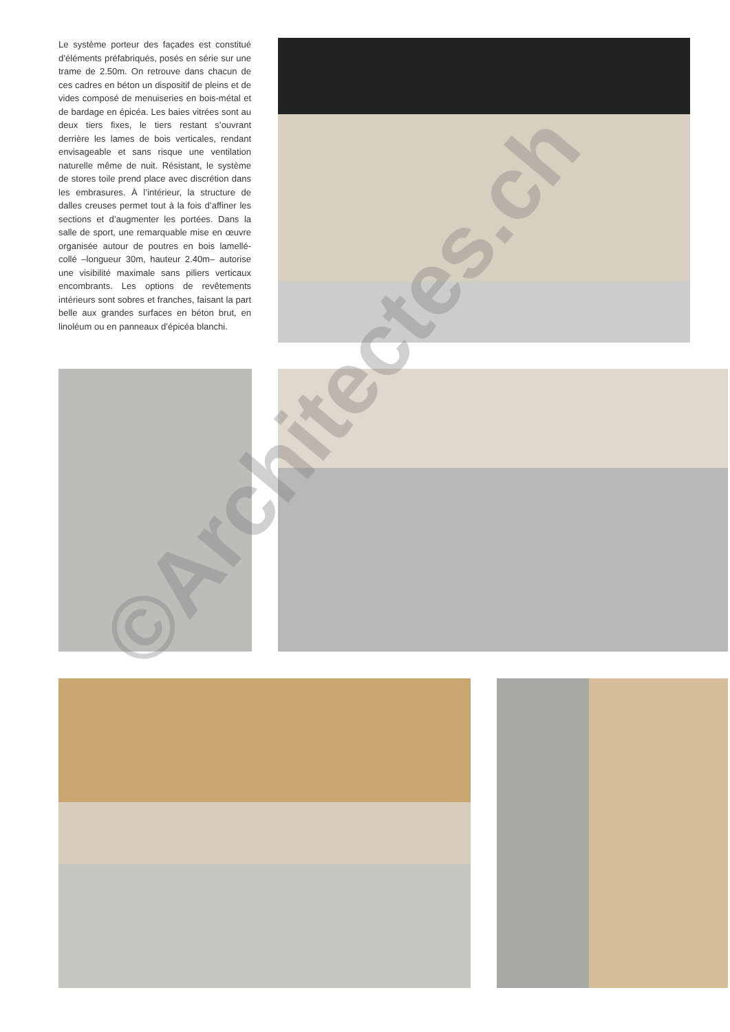Le système porteur des façades est constitué d’éléments préfabriqués, posés en série sur une trame de 2.50m. On retrouve dans chacun de ces cadres en béton un dispositif de pleins et de vides composé de menuiseries en bois-métal et de bardage en épicéa. Les baies vitrées sont au deux tiers fixes, le tiers restant s’ouvrant derrière les lames de bois verticales, rendant envisageable et sans risque une ventilation naturelle même de nuit. Résistant, le système de stores toile prend place avec discrétion dans les embrasures. À l’intérieur, la structure de dalles creuses permet tout à la fois d’affiner les sections et d’augmenter les portées. Dans la salle de sport, une remarquable mise en œuvre organisée autour de poutres en bois lamellé-collé –longueur 30m, hauteur 2.40m– autorise une visibilité maximale sans piliers verticaux encombrants. Les options de revêtements intérieurs sont sobres et franches, faisant la part belle aux grandes surfaces en béton brut, en linoléum ou en panneaux d’épicéa blanchi.
©Architectes.ch